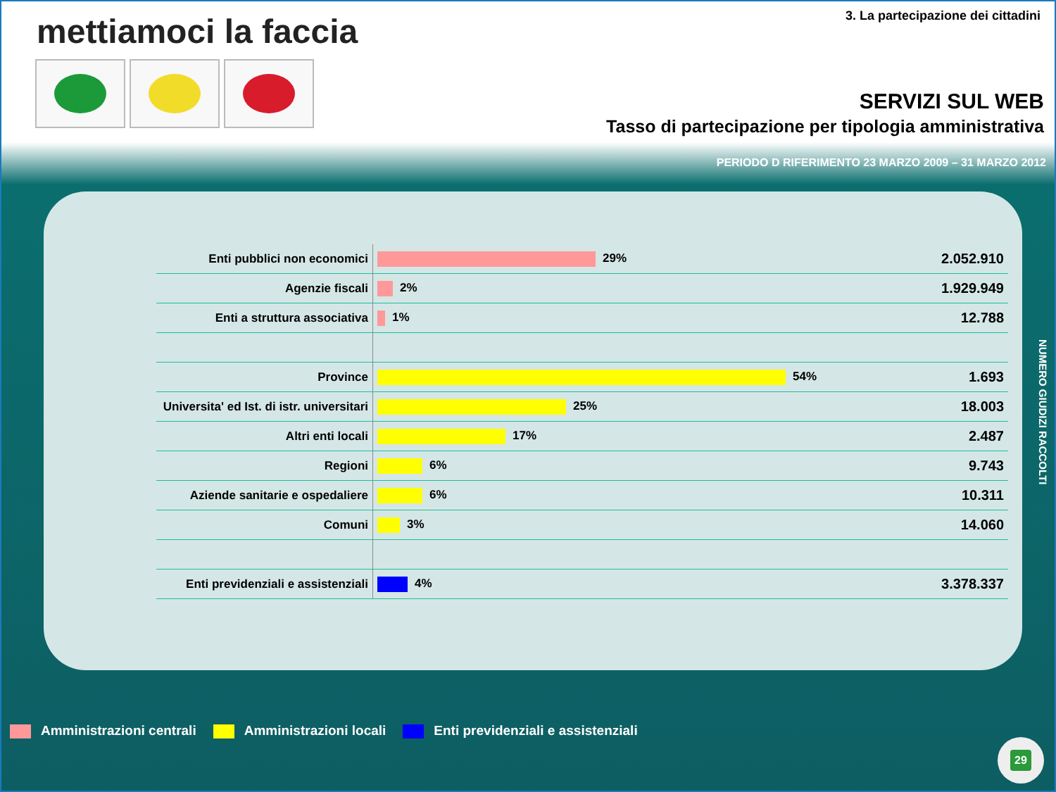mettiamoci la faccia
3. La partecipazione dei cittadini
SERVIZI SUL WEB
Tasso di partecipazione per tipologia amministrativa
PERIODO D RIFERIMENTO 23 MARZO 2009 – 31 MARZO 2012
| Enti pubblici non economici | 29% | 2.052.910 |
| Agenzie fiscali | 2% | 1.929.949 |
| Enti a struttura associativa | 1% | 12.788 |
| Province | 54% | 1.693 |
| Universita' ed Ist. di istr. universitari | 25% | 18.003 |
| Altri enti locali | 17% | 2.487 |
| Regioni | 6% | 9.743 |
| Aziende sanitarie e ospedaliere | 6% | 10.311 |
| Comuni | 3% | 14.060 |
| Enti previdenziali e assistenziali | 4% | 3.378.337 |
NUMERO GIUDIZI RACCOLTI
Amministrazioni centrali Amministrazioni locali Enti previdenziali e assistenziali
29